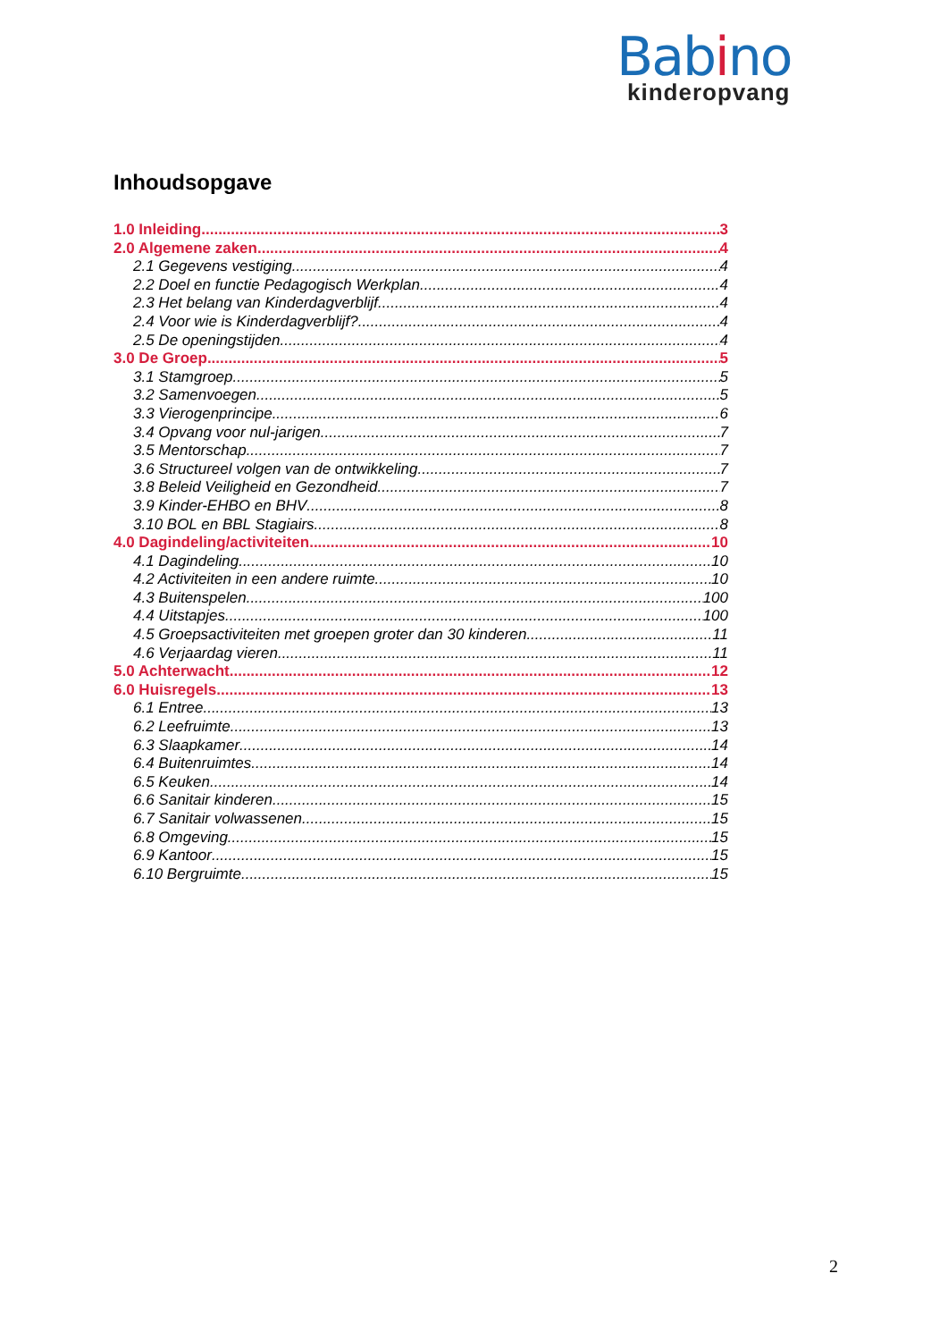Babino
kinderopvang
Inhoudsopgave
1.0 Inleiding 3
2.0 Algemene zaken 4
2.1 Gegevens vestiging 4
2.2 Doel en functie Pedagogisch Werkplan 4
2.3 Het belang van Kinderdagverblijf 4
2.4 Voor wie is Kinderdagverblijf? 4
2.5 De openingstijden 4
3.0 De Groep 5
3.1 Stamgroep 5
3.2 Samenvoegen 5
3.3 Vierogenprincipe 6
3.4 Opvang voor nul-jarigen 7
3.5 Mentorschap 7
3.6 Structureel volgen van de ontwikkeling 7
3.8 Beleid Veiligheid en Gezondheid 7
3.9 Kinder-EHBO en BHV 8
3.10 BOL en BBL Stagiairs 8
4.0 Dagindeling/activiteiten 10
4.1 Dagindeling 10
4.2 Activiteiten in een andere ruimte 10
4.3 Buitenspelen 100
4.4 Uitstapjes 100
4.5 Groepsactiviteiten met groepen groter dan 30 kinderen 11
4.6 Verjaardag vieren 11
5.0 Achterwacht 12
6.0 Huisregels 13
6.1 Entree 13
6.2 Leefruimte 13
6.3 Slaapkamer 14
6.4 Buitenruimtes 14
6.5 Keuken 14
6.6 Sanitair kinderen 15
6.7 Sanitair volwassenen 15
6.8 Omgeving 15
6.9 Kantoor 15
6.10 Bergruimte 15
2